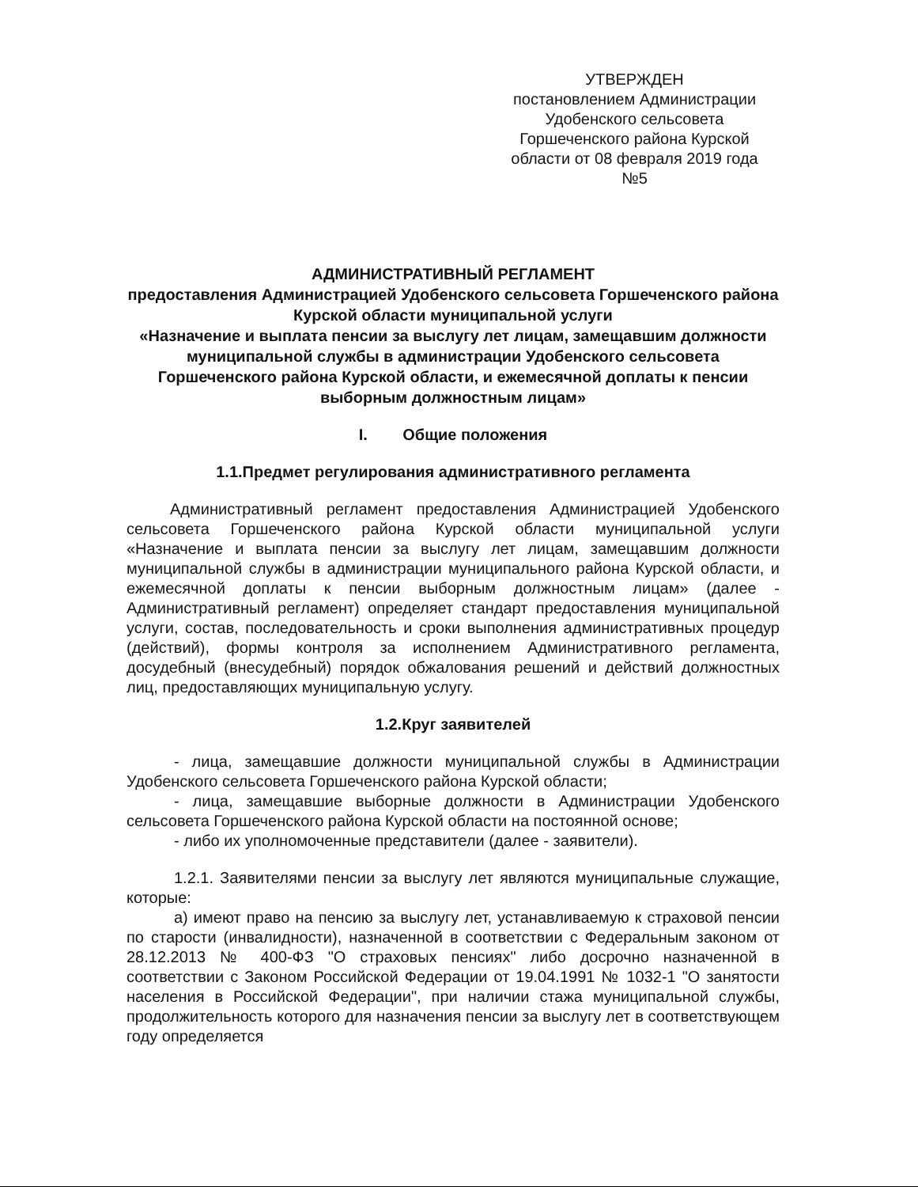УТВЕРЖДЕН
постановлением Администрации
Удобенского сельсовета
Горшеченского района Курской
области от 08 февраля 2019 года
№5
АДМИНИСТРАТИВНЫЙ РЕГЛАМЕНТ
предоставления Администрацией Удобенского сельсовета Горшеченского района Курской области муниципальной услуги
«Назначение и выплата пенсии за выслугу лет лицам, замещавшим должности муниципальной службы в администрации Удобенского сельсовета Горшеченского района Курской области, и ежемесячной доплаты к пенсии выборным должностным лицам»
I. Общие положения
1.1.Предмет регулирования административного регламента
Административный регламент предоставления Администрацией Удобенского сельсовета Горшеченского района Курской области муниципальной услуги «Назначение и выплата пенсии за выслугу лет лицам, замещавшим должности муниципальной службы в администрации муниципального района Курской области, и ежемесячной доплаты к пенсии выборным должностным лицам» (далее - Административный регламент) определяет стандарт предоставления муниципальной услуги, состав, последовательность и сроки выполнения административных процедур (действий), формы контроля за исполнением Административного регламента, досудебный (внесудебный) порядок обжалования решений и действий должностных лиц, предоставляющих муниципальную услугу.
1.2.Круг заявителей
- лица, замещавшие должности муниципальной службы в Администрации Удобенского сельсовета Горшеченского района Курской области;
- лица, замещавшие выборные должности в Администрации Удобенского сельсовета Горшеченского района Курской области на постоянной основе;
- либо их уполномоченные представители (далее - заявители).
1.2.1. Заявителями пенсии за выслугу лет являются муниципальные служащие, которые:
а) имеют право на пенсию за выслугу лет, устанавливаемую к страховой пенсии по старости (инвалидности), назначенной в соответствии с Федеральным законом от 28.12.2013 № 400-ФЗ "О страховых пенсиях" либо досрочно назначенной в соответствии с Законом Российской Федерации от 19.04.1991 № 1032-1 "О занятости населения в Российской Федерации", при наличии стажа муниципальной службы, продолжительность которого для назначения пенсии за выслугу лет в соответствующем году определяется